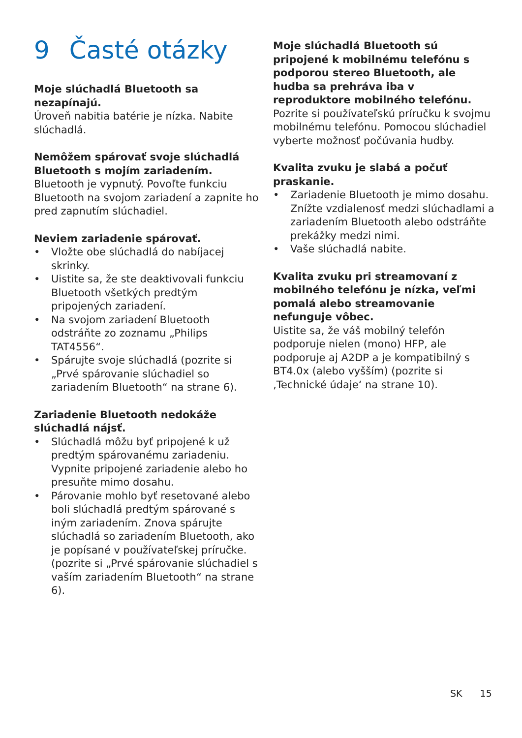9 Časté otázky
Moje slúchadlá Bluetooth sa nezapínajú.
Úroveň nabitia batérie je nízka. Nabite slúchadlá.
Nemôžem spárovať svoje slúchadlá Bluetooth s mojím zariadením.
Bluetooth je vypnutý. Povoľte funkciu Bluetooth na svojom zariadení a zapnite ho pred zapnutím slúchadiel.
Neviem zariadenie spárovať.
• Vložte obe slúchadlá do nabíjacej skrinky.
• Uistite sa, že ste deaktivovali funkciu Bluetooth všetkých predtým pripojených zariadení.
• Na svojom zariadení Bluetooth odstráňte zo zoznamu „Philips TAT4556“.
• Spárujte svoje slúchadlá (pozrite si „Prvé spárovanie slúchadiel so zariadením Bluetooth“ na strane 6).
Zariadenie Bluetooth nedokáže slúchadlá nájsť.
• Slúchadlá môžu byť pripojené k už predtým spárovanému zariadeniu. Vypnite pripojené zariadenie alebo ho presuňte mimo dosahu.
• Párovanie mohlo byť resetované alebo boli slúchadlá predtým spárované s iným zariadením. Znova spárujte slúchadlá so zariadením Bluetooth, ako je popísané v používateľskej príručke. (pozrite si „Prvé spárovanie slúchadiel s vaším zariadením Bluetooth“ na strane 6).
Moje slúchadlá Bluetooth sú pripojené k mobilnému telefónu s podporou stereo Bluetooth, ale hudba sa prehráva iba v reproduktore mobilného telefónu.
Pozrite si používateľskú príručku k svojmu mobilnému telefónu. Pomocou slúchadiel vyberte možnosť počúvania hudby.
Kvalita zvuku je slabá a počuť praskanie.
• Zariadenie Bluetooth je mimo dosahu. Znížte vzdialenosť medzi slúchadlami a zariadením Bluetooth alebo odstráňte prekážky medzi nimi.
• Vaše slúchadlá nabite.
Kvalita zvuku pri streamovaní z mobilného telefónu je nízka, veľmi pomalá alebo streamovanie nefunguje vôbec.
Uistite sa, že váš mobilný telefón podporuje nielen (mono) HFP, ale podporuje aj A2DP a je kompatibilný s BT4.0x (alebo vyšším) (pozrite si ‚Technické údaje‘ na strane 10).
SK 15